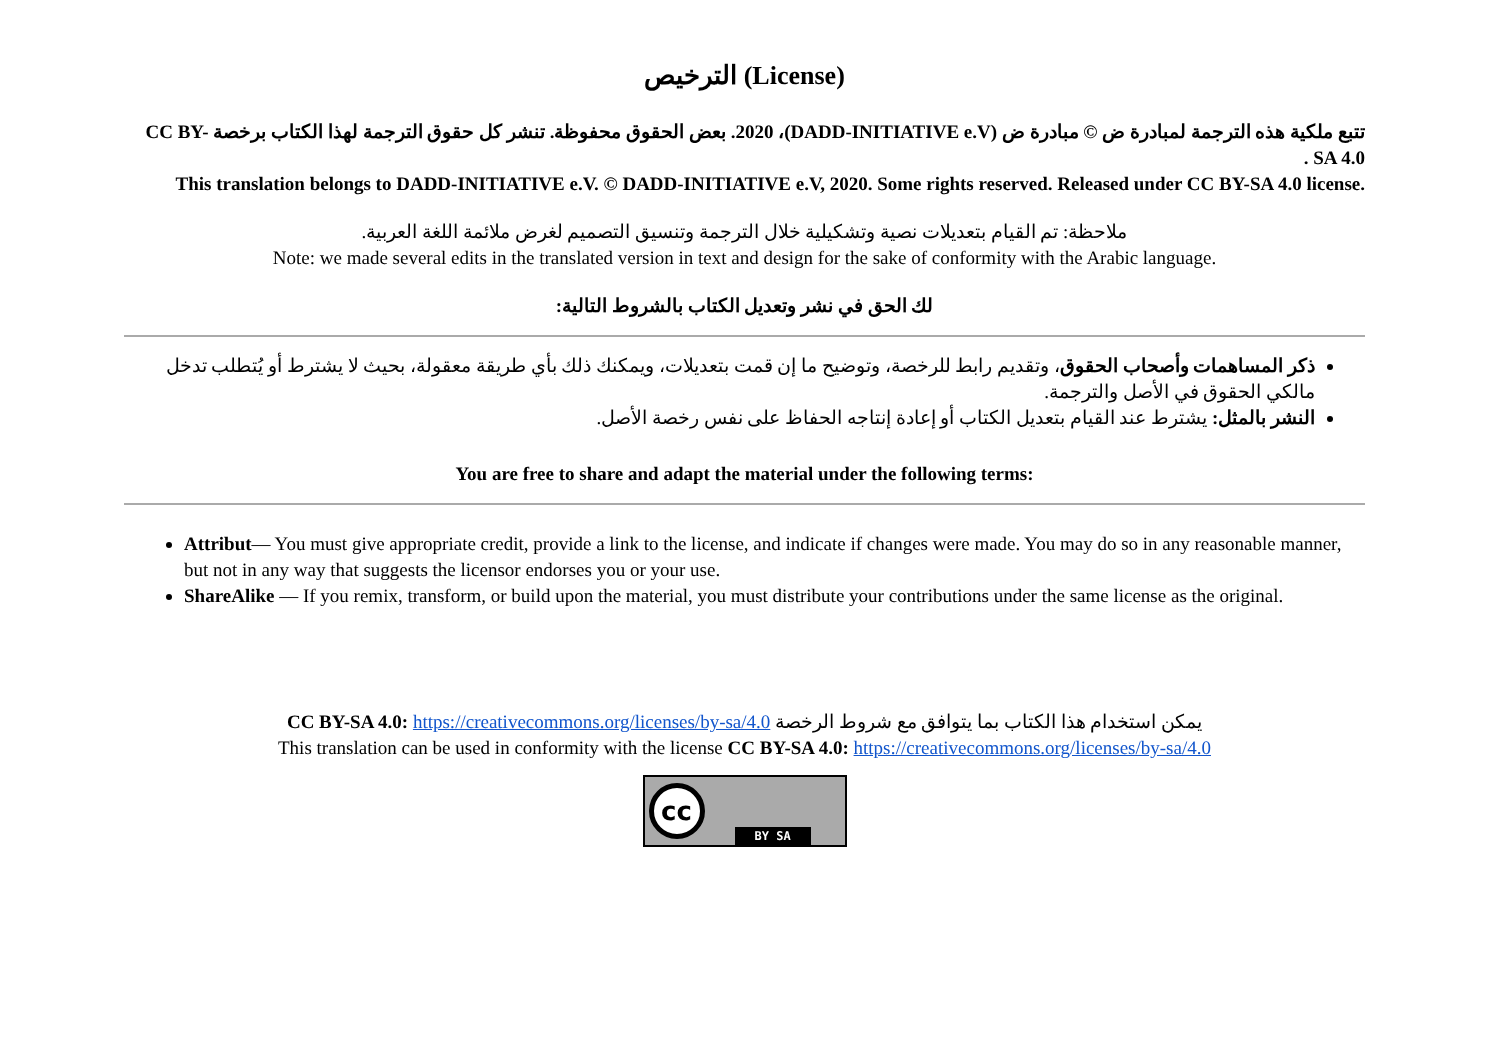الترخيص (License)
تتبع ملكية هذه الترجمة لمبادرة ض © مبادرة ض (DADD-INITIATIVE e.V)، 2020. بعض الحقوق محفوظة. تنشر كل حقوق الترجمة لهذا الكتاب برخصة CC BY-SA 4.0 .
This translation belongs to DADD-INITIATIVE e.V. © DADD-INITIATIVE e.V, 2020. Some rights reserved. Released under CC BY-SA 4.0 license.
ملاحظة: تم القيام بتعديلات نصية وتشكيلية خلال الترجمة وتنسيق التصميم لغرض ملائمة اللغة العربية.
Note: we made several edits in the translated version in text and design for the sake of conformity with the Arabic language.
لك الحق في نشر وتعديل الكتاب بالشروط التالية:
ذكر المساهمات وأصحاب الحقوق، وتقديم رابط للرخصة، وتوضيح ما إن قمت بتعديلات، ويمكنك ذلك بأي طريقة معقولة، بحيث لا يشترط أو يُتطلب تدخل مالكي الحقوق في الأصل والترجمة.
النشر بالمثل: يشترط عند القيام بتعديل الكتاب أو إعادة إنتاجه الحفاظ على نفس رخصة الأصل.
You are free to share and adapt the material under the following terms:
Attribut— You must give appropriate credit, provide a link to the license, and indicate if changes were made. You may do so in any reasonable manner, but not in any way that suggests the licensor endorses you or your use.
ShareAlike — If you remix, transform, or build upon the material, you must distribute your contributions under the same license as the original.
يمكن استخدام هذا الكتاب بما يتوافق مع شروط الرخصة CC BY-SA 4.0: https://creativecommons.org/licenses/by-sa/4.0
This translation can be used in conformity with the license CC BY-SA 4.0: https://creativecommons.org/licenses/by-sa/4.0
cc BY SA